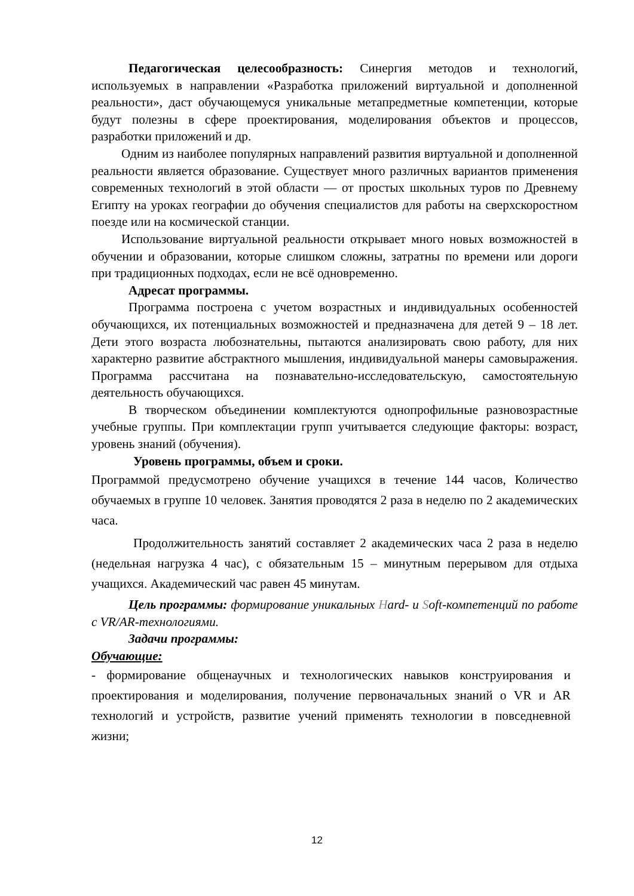Педагогическая целесообразность: Синергия методов и технологий, используемых в направлении «Разработка приложений виртуальной и дополненной реальности», даст обучающемуся уникальные метапредметные компетенции, которые будут полезны в сфере проектирования, моделирования объектов и процессов, разработки приложений и др.
Одним из наиболее популярных направлений развития виртуальной и дополненной реальности является образование. Существует много различных вариантов применения современных технологий в этой области — от простых школьных туров по Древнему Египту на уроках географии до обучения специалистов для работы на сверхскоростном поезде или на космической станции.
Использование виртуальной реальности открывает много новых возможностей в обучении и образовании, которые слишком сложны, затратны по времени или дороги при традиционных подходах, если не всё одновременно.
Адресат программы.
Программа построена с учетом возрастных и индивидуальных особенностей обучающихся, их потенциальных возможностей и предназначена для детей 9 – 18 лет. Дети этого возраста любознательны, пытаются анализировать свою работу, для них характерно развитие абстрактного мышления, индивидуальной манеры самовыражения. Программа рассчитана на познавательно-исследовательскую, самостоятельную деятельность обучающихся.
В творческом объединении комплектуются однопрофильные разновозрастные учебные группы. При комплектации групп учитывается следующие факторы: возраст, уровень знаний (обучения).
Уровень программы, объем и сроки.
Программой предусмотрено обучение учащихся в течение 144 часов, Количество обучаемых в группе 10 человек. Занятия проводятся 2 раза в неделю по 2 академических часа.
Продолжительность занятий составляет 2 академических часа 2 раза в неделю (недельная нагрузка 4 час), с обязательным 15 – минутным перерывом для отдыха учащихся. Академический час равен 45 минутам.
Цель программы: формирование уникальных Hard- и Soft-компетенций по работе с VR/AR-технологиями.
Задачи программы:
Обучающие:
- формирование общенаучных и технологических навыков конструирования и проектирования и моделирования, получение первоначальных знаний о VR и AR технологий и устройств, развитие учений применять технологии в повседневной жизни;
12